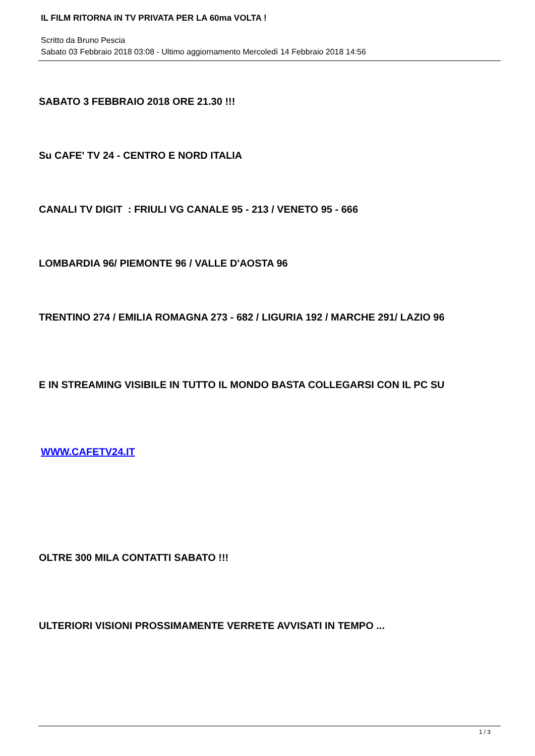IL FILM RITORNA IN TV PRIVATA PER LA 60ma VOLTA !
Scritto da Bruno Pescia
Sabato 03 Febbraio 2018 03:08 - Ultimo aggiornamento Mercoledì 14 Febbraio 2018 14:56
SABATO 3 FEBBRAIO 2018 ORE 21.30 !!!
Su CAFE' TV 24 - CENTRO E NORD ITALIA
CANALI TV DIGIT : FRIULI VG CANALE 95 - 213 / VENETO 95 - 666
LOMBARDIA 96/ PIEMONTE 96 / VALLE D'AOSTA 96
TRENTINO 274 / EMILIA ROMAGNA 273 - 682 / LIGURIA 192 / MARCHE 291/ LAZIO 96
E IN STREAMING VISIBILE IN TUTTO IL MONDO BASTA COLLEGARSI CON IL PC SU
WWW.CAFETV24.IT
OLTRE 300 MILA CONTATTI SABATO !!!
ULTERIORI VISIONI PROSSIMAMENTE VERRETE AVVISATI IN TEMPO ...
1 / 3